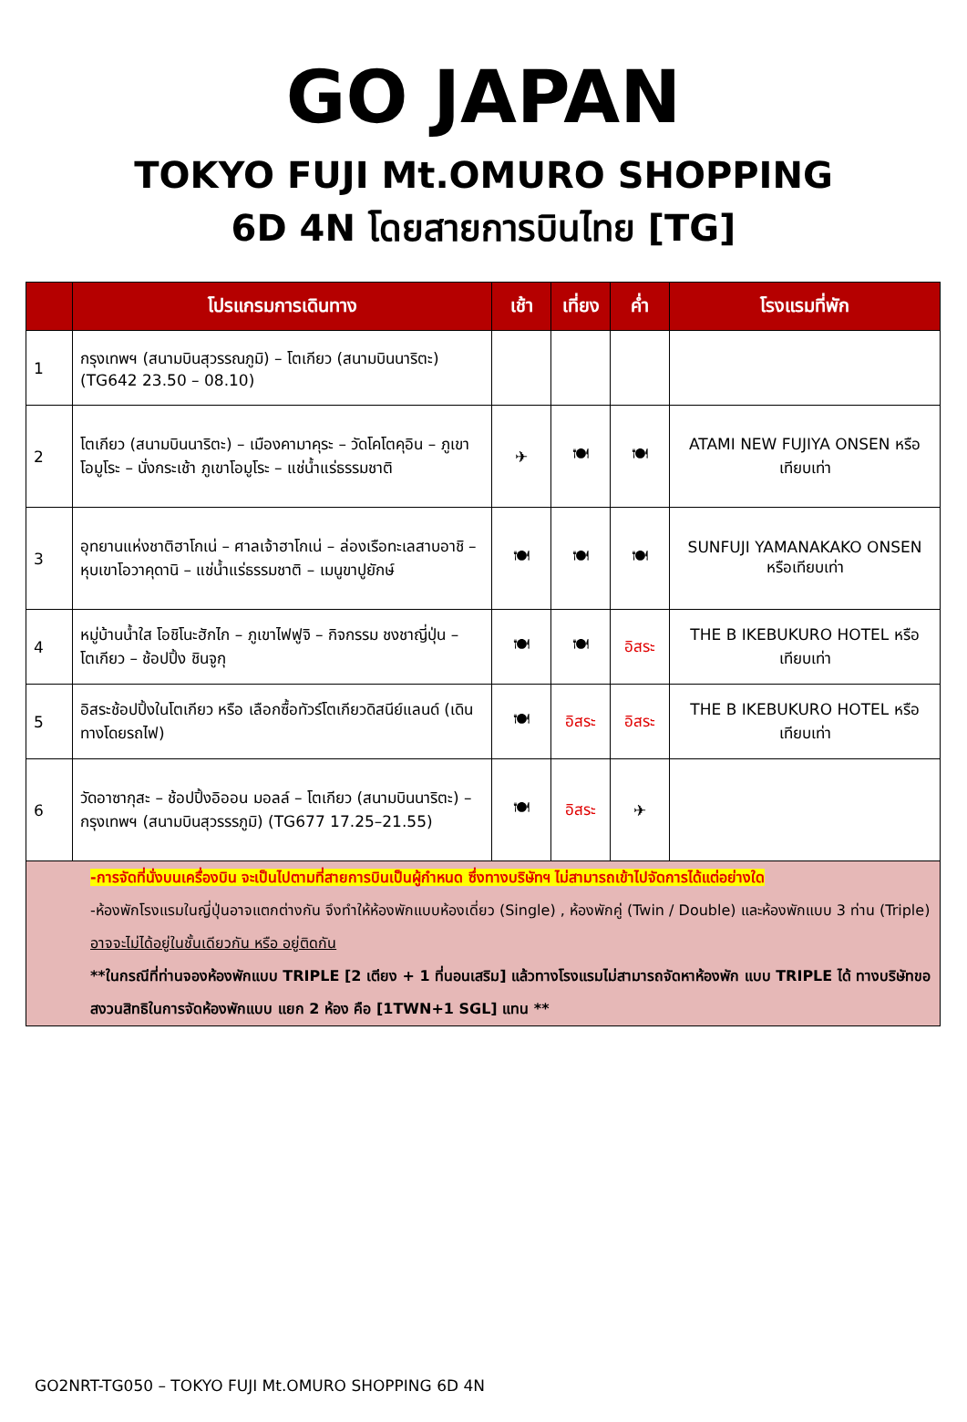GO JAPAN
TOKYO FUJI Mt.OMURO SHOPPING
6D 4N โดยสายการบินไทย [TG]
| | โปรแกรมการเดินทาง | เช้า | เที่ยง | ค่ำ | โรงแรมที่พัก |
| --- | --- | --- | --- | --- | --- |
| 1 | กรุงเทพฯ (สนามบินสุวรรณภูมิ) – โตเกียว (สนามบินนาริตะ) (TG642 23.50 – 08.10) | | | | |
| 2 | โตเกียว (สนามบินนาริตะ) – เมืองคามาคุระ – วัดโคโตคุอิน – ภูเขาโอมูโระ – นั่งกระเช้า ภูเขาโอมูโระ – แช่น้ำแร่ธรรมชาติ | ✈ | 🍽 | 🍽 | ATAMI NEW FUJIYA ONSEN หรือเทียบเท่า |
| 3 | อุทยานแห่งชาติฮาโกเน่ – ศาลเจ้าฮาโกเน่ – ล่องเรือทะเลสาบอาชิ – หุบเขาโอวาคุดานิ – แช่น้ำแร่ธรรมชาติ – เมนูขาปูยักษ์ | 🍽 | 🍽 | 🍽 | SUNFUJI YAMANAKAKO ONSEN หรือเทียบเท่า |
| 4 | หมู่บ้านน้ำใส โอชิโนะฮักไก – ภูเขาไฟฟูจิ – กิจกรรม ชงชาญี่ปุ่น – โตเกียว – ช้อปปิ้ง ชินจูกุ | 🍽 | 🍽 | อิสระ | THE B IKEBUKURO HOTEL หรือเทียบเท่า |
| 5 | อิสระช้อปปิ้งในโตเกียว หรือ เลือกซื้อทัวร์โตเกียวดิสนีย์แลนด์ (เดินทางโดยรถไฟ) | 🍽 | อิสระ | อิสระ | THE B IKEBUKURO HOTEL หรือเทียบเท่า |
| 6 | วัดอาซากุสะ – ช้อปปิ้งอิออน มอลล์ – โตเกียว (สนามบินนาริตะ) – กรุงเทพฯ (สนามบินสุวรรรภูมิ) (TG677 17.25–21.55) | 🍽 | อิสระ | ✈ | |
| -การจัดที่นั่งบนเครื่องบิน จะเป็นไปตามที่สายการบินเป็นผู้กำหนด ซึ่งทางบริษัทฯ ไม่สามารถเข้าไปจัดการได้แต่อย่างใด -ห้องพักโรงแรมในญี่ปุ่นอาจแตกต่างกัน จึงทำให้ห้องพักแบบห้องเดี่ยว (Single) , ห้องพักคู่ (Twin / Double) และห้องพักแบบ 3 ท่าน (Triple) อาจจะไม่ได้อยู่ในชั้นเดียวกัน หรือ อยู่ติดกัน **ในกรณีที่ท่านจองห้องพักแบบ TRIPLE [2 เตียง + 1 ที่นอนเสริม] แล้วทางโรงแรมไม่สามารถจัดหาห้องพัก แบบ TRIPLE ได้ ทางบริษัทขอสงวนสิทธิในการจัดห้องพักแบบ แยก 2 ห้อง คือ [1TWN+1 SGL] แทน ** | | | | | |
GO2NRT-TG050 – TOKYO FUJI Mt.OMURO SHOPPING 6D 4N